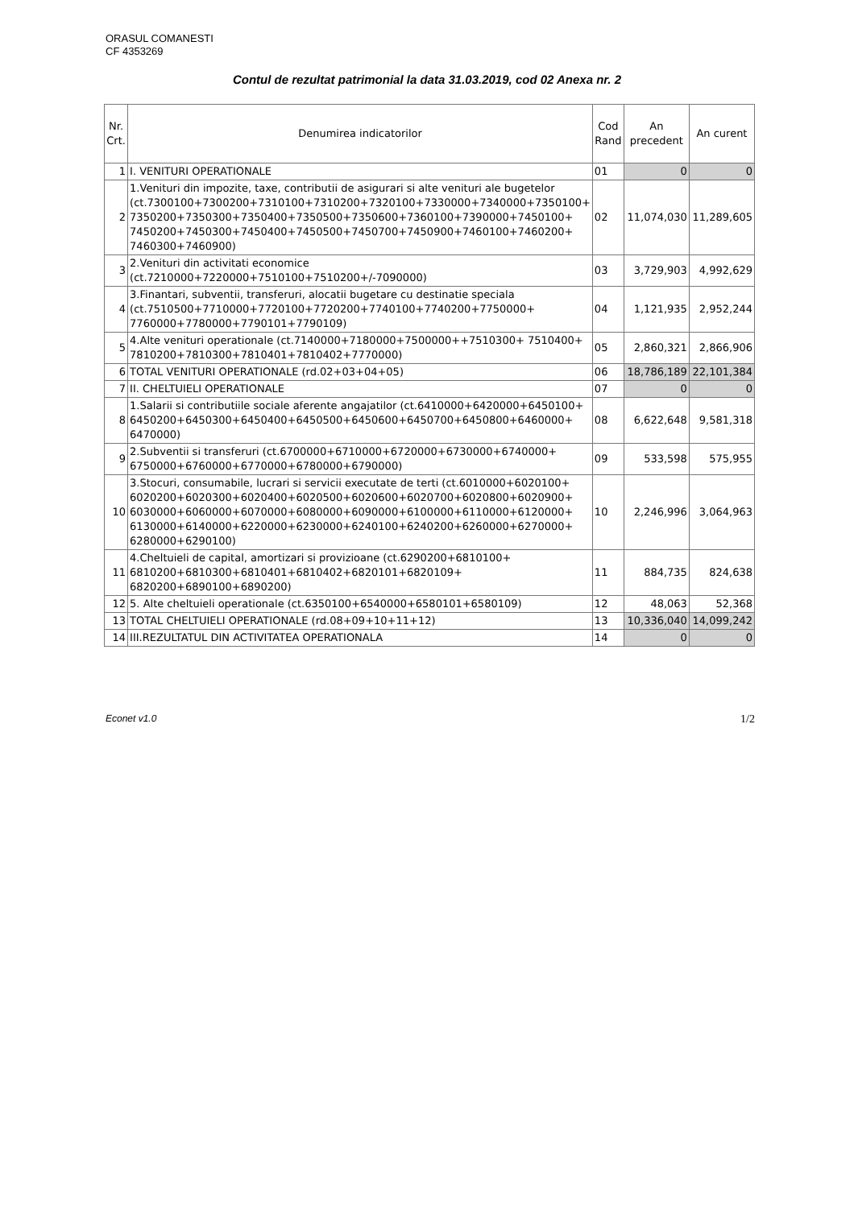ORASUL COMANESTI
CF 4353269
Contul de rezultat patrimonial la data 31.03.2019, cod 02 Anexa nr. 2
| Nr. Crt. | Denumirea indicatorilor | Cod Rand | An precedent | An curent |
| --- | --- | --- | --- | --- |
| 1 | I. VENITURI OPERATIONALE | 01 | 0 | 0 |
| 2 | 1.Venituri din impozite, taxe, contributii de asigurari si alte venituri ale bugetelor (ct.7300100+7300200+7310100+7310200+7320100+7330000+7340000+7350100+ 7350200+7350300+7350400+7350500+7350600+7360100+7390000+7450100+ 7450200+7450300+7450400+7450500+7450700+7450900+7460100+7460200+ 7460300+7460900) | 02 | 11,074,030 | 11,289,605 |
| 3 | 2.Venituri din activitati economice (ct.7210000+7220000+7510100+7510200+/-7090000) | 03 | 3,729,903 | 4,992,629 |
| 4 | 3.Finantari, subventii, transferuri, alocatii bugetare cu destinatie speciala (ct.7510500+7710000+7720100+7720200+7740100+7740200+7750000+ 7760000+7780000+7790101+7790109) | 04 | 1,121,935 | 2,952,244 |
| 5 | 4.Alte venituri operationale (ct.7140000+7180000+7500000++7510300+ 7510400+ 7810200+7810300+7810401+7810402+7770000) | 05 | 2,860,321 | 2,866,906 |
| 6 | TOTAL VENITURI OPERATIONALE (rd.02+03+04+05) | 06 | 18,786,189 | 22,101,384 |
| 7 | II. CHELTUIELI OPERATIONALE | 07 | 0 | 0 |
| 8 | 1.Salarii si contributiile sociale aferente angajatilor (ct.6410000+6420000+6450100+ 6450200+6450300+6450400+6450500+6450600+6450700+6450800+6460000+ 6470000) | 08 | 6,622,648 | 9,581,318 |
| 9 | 2.Subventii si transferuri (ct.6700000+6710000+6720000+6730000+6740000+ 6750000+6760000+6770000+6780000+6790000) | 09 | 533,598 | 575,955 |
| 10 | 3.Stocuri, consumabile, lucrari si servicii executate de terti (ct.6010000+6020100+ 6020200+6020300+6020400+6020500+6020600+6020700+6020800+6020900+ 6030000+6060000+6070000+6080000+6090000+6100000+6110000+6120000+ 6130000+6140000+6220000+6230000+6240100+6240200+6260000+6270000+ 6280000+6290100) | 10 | 2,246,996 | 3,064,963 |
| 11 | 4.Cheltuieli de capital, amortizari si provizioane (ct.6290200+6810100+ 6810200+6810300+6810401+6810402+6820101+6820109+ 6820200+6890100+6890200) | 11 | 884,735 | 824,638 |
| 12 | 5. Alte cheltuieli operationale (ct.6350100+6540000+6580101+6580109) | 12 | 48,063 | 52,368 |
| 13 | TOTAL CHELTUIELI OPERATIONALE (rd.08+09+10+11+12) | 13 | 10,336,040 | 14,099,242 |
| 14 | III.REZULTATUL DIN ACTIVITATEA OPERATIONALA | 14 | 0 | 0 |
Econet v1.0 1/2